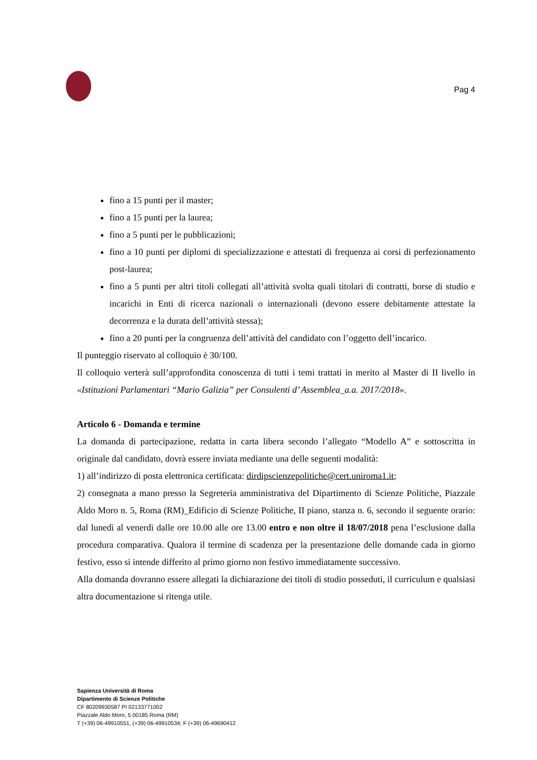Pag 4
fino a 15 punti per il master;
fino a 15 punti per la laurea;
fino a 5 punti per le pubblicazioni;
fino a 10 punti per diplomi di specializzazione e attestati di frequenza ai corsi di perfezionamento post-laurea;
fino a 5 punti per altri titoli collegati all’attività svolta quali titolari di contratti, borse di studio e incarichi in Enti di ricerca nazionali o internazionali (devono essere debitamente attestate la decorrenza e la durata dell’attività stessa);
fino a 20 punti per la congruenza dell’attività del candidato con l’oggetto dell’incarico.
Il punteggio riservato al colloquio è 30/100.
Il colloquio verterà sull’approfondita conoscenza di tutti i temi trattati in merito al Master di II livello in «Istituzioni Parlamentari “Mario Galizia” per Consulenti d’ Assemblea_a.a. 2017/2018».
Articolo 6 - Domanda e termine
La domanda di partecipazione, redatta in carta libera secondo l’allegato “Modello A” e sottoscritta in originale dal candidato, dovrà essere inviata mediante una delle seguenti modalità:
1) all’indirizzo di posta elettronica certificata: dirdipscienzepolitiche@cert.uniroma1.it;
2) consegnata a mano presso la Segreteria amministrativa del Dipartimento di Scienze Politiche, Piazzale Aldo Moro n. 5, Roma (RM)_Edificio di Scienze Politiche, II piano, stanza n. 6, secondo il seguente orario: dal lunedì al venerdì dalle ore 10.00 alle ore 13.00 entro e non oltre il 18/07/2018 pena l’esclusione dalla procedura comparativa. Qualora il termine di scadenza per la presentazione delle domande cada in giorno festivo, esso si intende differito al primo giorno non festivo immediatamente successivo.
Alla domanda dovranno essere allegati la dichiarazione dei titoli di studio posseduti, il curriculum e qualsiasi altra documentazione si ritenga utile.
Sapienza Università di Roma
Dipartimento di Scienze Politiche
CF 80209930587 PI 02133771002
Piazzale Aldo Moro, 5 00185 Roma (RM)
T (+39) 06-49910551, (+39) 06-49910534; F (+39) 06-49690412